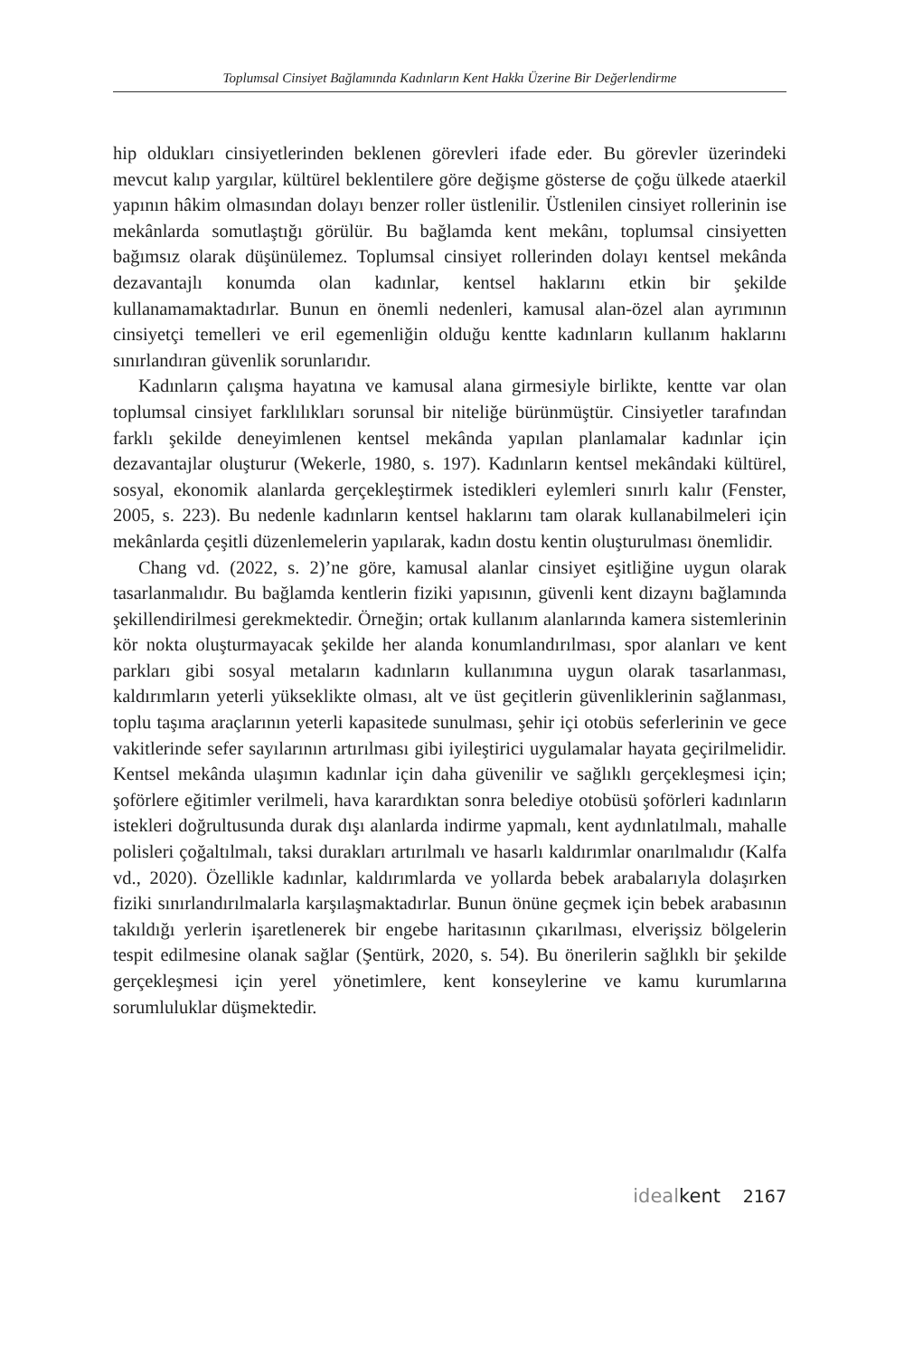Toplumsal Cinsiyet Bağlamında Kadınların Kent Hakkı Üzerine Bir Değerlendirme
hip oldukları cinsiyetlerinden beklenen görevleri ifade eder. Bu görevler üzerindeki mevcut kalıp yargılar, kültürel beklentilere göre değişme gösterse de çoğu ülkede ataerkil yapının hâkim olmasından dolayı benzer roller üstlenilir. Üstlenilen cinsiyet rollerinin ise mekânlarda somutlaştığı görülür. Bu bağlamda kent mekânı, toplumsal cinsiyetten bağımsız olarak düşünülemez. Toplumsal cinsiyet rollerinden dolayı kentsel mekânda dezavantajlı konumda olan kadınlar, kentsel haklarını etkin bir şekilde kullanamamaktadırlar. Bunun en önemli nedenleri, kamusal alan-özel alan ayrımının cinsiyetçi temelleri ve eril egemenliğin olduğu kentte kadınların kullanım haklarını sınırlandıran güvenlik sorunlarıdır.
Kadınların çalışma hayatına ve kamusal alana girmesiyle birlikte, kentte var olan toplumsal cinsiyet farklılıkları sorunsal bir niteliğe bürünmüştür. Cinsiyetler tarafından farklı şekilde deneyimlenen kentsel mekânda yapılan planlamalar kadınlar için dezavantajlar oluşturur (Wekerle, 1980, s. 197). Kadınların kentsel mekândaki kültürel, sosyal, ekonomik alanlarda gerçekleştirmek istedikleri eylemleri sınırlı kalır (Fenster, 2005, s. 223). Bu nedenle kadınların kentsel haklarını tam olarak kullanabilmeleri için mekânlarda çeşitli düzenlemelerin yapılarak, kadın dostu kentin oluşturulması önemlidir.
Chang vd. (2022, s. 2)’ne göre, kamusal alanlar cinsiyet eşitliğine uygun olarak tasarlanmalıdır. Bu bağlamda kentlerin fiziki yapısının, güvenli kent dizaynı bağlamında şekillendirilmesi gerekmektedir. Örneğin; ortak kullanım alanlarında kamera sistemlerinin kör nokta oluşturmayacak şekilde her alanda konumlandırılması, spor alanları ve kent parkları gibi sosyal metaların kadınların kullanımına uygun olarak tasarlanması, kaldırımların yeterli yükseklikte olması, alt ve üst geçitlerin güvenliklerinin sağlanması, toplu taşıma araçlarının yeterli kapasitede sunulması, şehir içi otobüs seferlerinin ve gece vakitlerinde sefer sayılarının artırılması gibi iyileştirici uygulamalar hayata geçirilmelidir. Kentsel mekânda ulaşımın kadınlar için daha güvenilir ve sağlıklı gerçekleşmesi için; şoförlere eğitimler verilmeli, hava karardıktan sonra belediye otobüsü şoförleri kadınların istekleri doğrultusunda durak dışı alanlarda indirme yapmalı, kent aydınlatılmalı, mahalle polisleri çoğaltılmalı, taksi durakları artırılmalı ve hasarlı kaldırımlar onarılmalıdır (Kalfa vd., 2020). Özellikle kadınlar, kaldırımlarda ve yollarda bebek arabalarıyla dolaşırken fiziki sınırlandırılmalarla karşılaşmaktadırlar. Bunun önüne geçmek için bebek arabasının takıldığı yerlerin işaretlenerek bir engebe haritasının çıkarılması, elverişsiz bölgelerin tespit edilmesine olanak sağlar (Şentürk, 2020, s. 54). Bu önerilerin sağlıklı bir şekilde gerçekleşmesi için yerel yönetimlere, kent konseylerine ve kamu kurumlarına sorumluluklar düşmektedir.
idealkent 2167